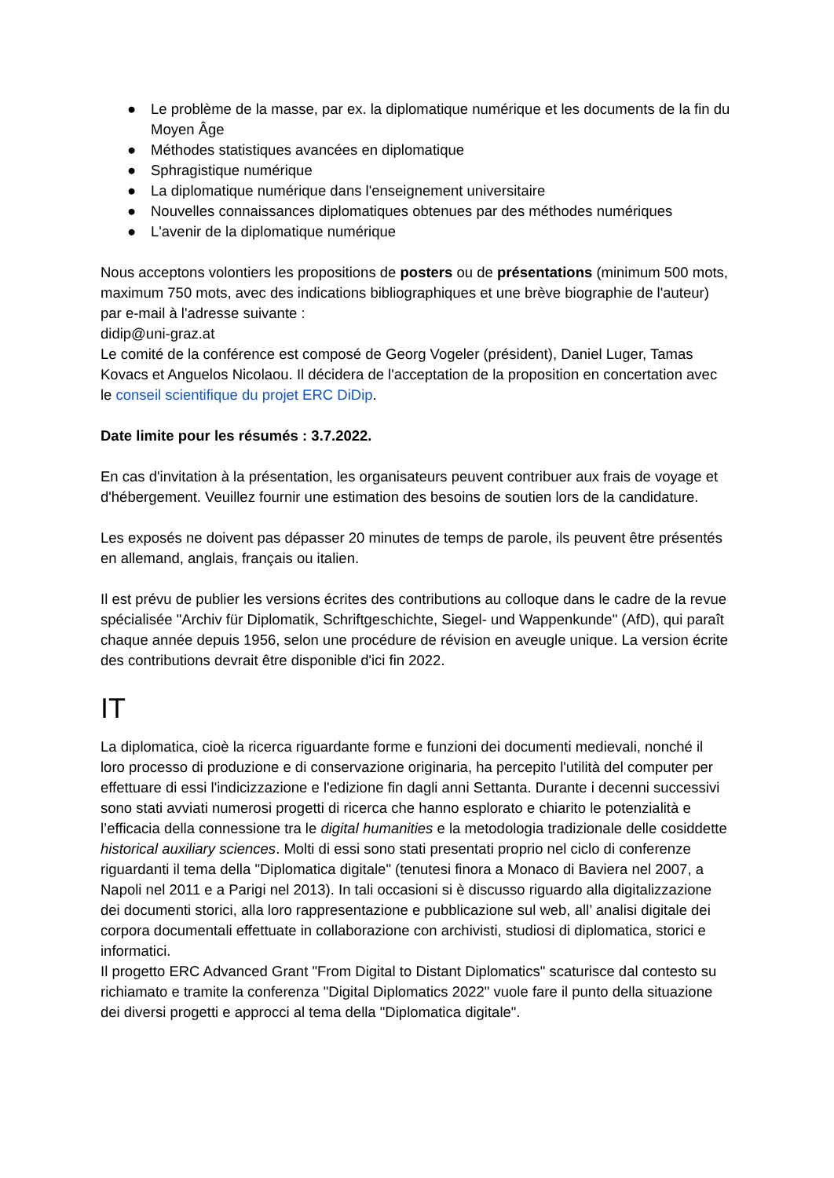● Le problème de la masse, par ex. la diplomatique numérique et les documents de la fin du Moyen Âge
● Méthodes statistiques avancées en diplomatique
● Sphragistique numérique
● La diplomatique numérique dans l'enseignement universitaire
● Nouvelles connaissances diplomatiques obtenues par des méthodes numériques
● L'avenir de la diplomatique numérique
Nous acceptons volontiers les propositions de posters ou de présentations (minimum 500 mots, maximum 750 mots, avec des indications bibliographiques et une brève biographie de l'auteur) par e-mail à l'adresse suivante :
didip@uni-graz.at
Le comité de la conférence est composé de Georg Vogeler (président), Daniel Luger, Tamas Kovacs et Anguelos Nicolaou. Il décidera de l'acceptation de la proposition en concertation avec le conseil scientifique du projet ERC DiDip.
Date limite pour les résumés : 3.7.2022.
En cas d'invitation à la présentation, les organisateurs peuvent contribuer aux frais de voyage et d'hébergement. Veuillez fournir une estimation des besoins de soutien lors de la candidature.
Les exposés ne doivent pas dépasser 20 minutes de temps de parole, ils peuvent être présentés en allemand, anglais, français ou italien.
Il est prévu de publier les versions écrites des contributions au colloque dans le cadre de la revue spécialisée "Archiv für Diplomatik, Schriftgeschichte, Siegel- und Wappenkunde" (AfD), qui paraît chaque année depuis 1956, selon une procédure de révision en aveugle unique. La version écrite des contributions devrait être disponible d'ici fin 2022.
IT
La diplomatica, cioè la ricerca riguardante forme e funzioni dei documenti medievali, nonché il loro processo di produzione e di conservazione originaria, ha percepito l'utilità del computer per effettuare di essi l'indicizzazione e l'edizione fin dagli anni Settanta. Durante i decenni successivi sono stati avviati numerosi progetti di ricerca che hanno esplorato e chiarito le potenzialità e l’efficacia della connessione tra le digital humanities e la metodologia tradizionale delle cosiddette historical auxiliary sciences. Molti di essi sono stati presentati proprio nel ciclo di conferenze riguardanti il tema della "Diplomatica digitale" (tenutesi finora a Monaco di Baviera nel 2007, a Napoli nel 2011 e a Parigi nel 2013). In tali occasioni si è discusso riguardo alla digitalizzazione dei documenti storici, alla loro rappresentazione e pubblicazione sul web, all’ analisi digitale dei corpora documentali effettuate in collaborazione con archivisti, studiosi di diplomatica, storici e informatici.
Il progetto ERC Advanced Grant "From Digital to Distant Diplomatics" scaturisce dal contesto su richiamato e tramite la conferenza "Digital Diplomatics 2022" vuole fare il punto della situazione dei diversi progetti e approcci al tema della "Diplomatica digitale".